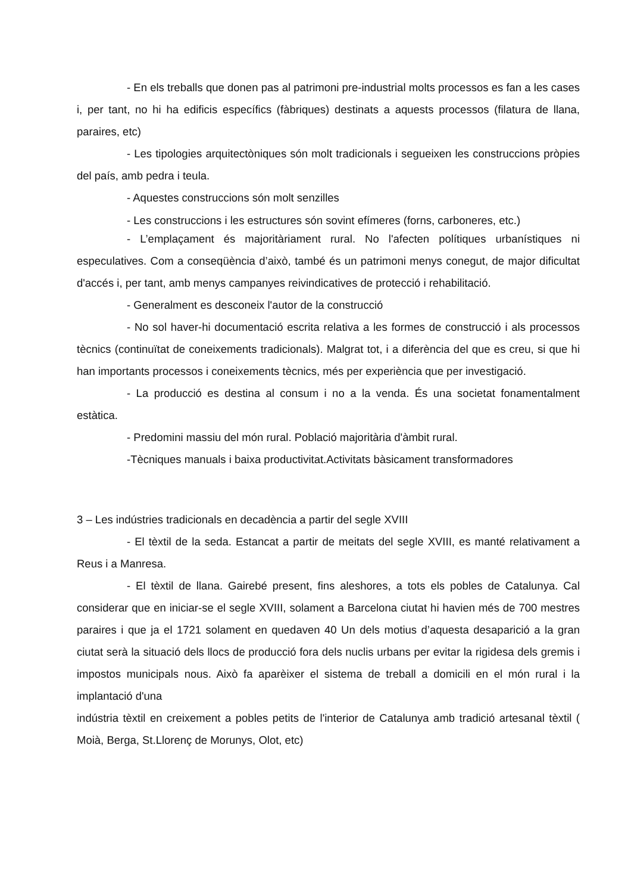- En els treballs que donen pas al patrimoni pre-industrial molts processos es fan a les cases i, per tant, no hi ha edificis específics (fàbriques) destinats a aquests processos (filatura de llana, paraires, etc)
- Les tipologies arquitectòniques són molt tradicionals i segueixen les construccions pròpies del país, amb pedra i teula.
- Aquestes construccions són molt senzilles
- Les construccions i les estructures són sovint efímeres (forns, carboneres, etc.)
- L’emplaçament és majoritàriament rural. No l'afecten polítiques urbanístiques ni especulatives. Com a conseqüència d’això, també és un patrimoni menys conegut, de major dificultat d'accés i, per tant, amb menys campanyes reivindicatives de protecció i rehabilitació.
- Generalment es desconeix l'autor de la construcció
- No sol haver-hi documentació escrita relativa a les formes de construcció i als processos tècnics (continuïtat de coneixements tradicionals). Malgrat tot, i a diferència del que es creu, si que hi han importants processos i coneixements tècnics, més per experiència que per investigació.
- La producció es destina al consum i no a la venda. És una societat fonamentalment estàtica.
- Predomini massiu del món rural. Població majoritària d'àmbit rural.
-Tècniques manuals i baixa productivitat.Activitats bàsicament transformadores
3 – Les indústries tradicionals en decadència a partir del segle XVIII
- El tèxtil de la seda. Estancat a partir de meitats del segle XVIII, es manté relativament a Reus i a Manresa.
- El tèxtil de llana. Gairebé present, fins aleshores, a tots els pobles de Catalunya. Cal considerar que en iniciar-se el segle XVIII, solament a Barcelona ciutat hi havien més de 700 mestres paraires i que ja el 1721 solament en quedaven 40 Un dels motius d’aquesta desaparició a la gran ciutat serà la situació dels llocs de producció fora dels nuclis urbans per evitar la rigidesa dels gremis i impostos municipals nous. Això fa aparèixer el sistema de treball a domicili en el món rural i la implantació d'una
indústria tèxtil en creixement a pobles petits de l'interior de Catalunya amb tradició artesanal tèxtil ( Moià, Berga, St.Llorenç de Morunys, Olot, etc)